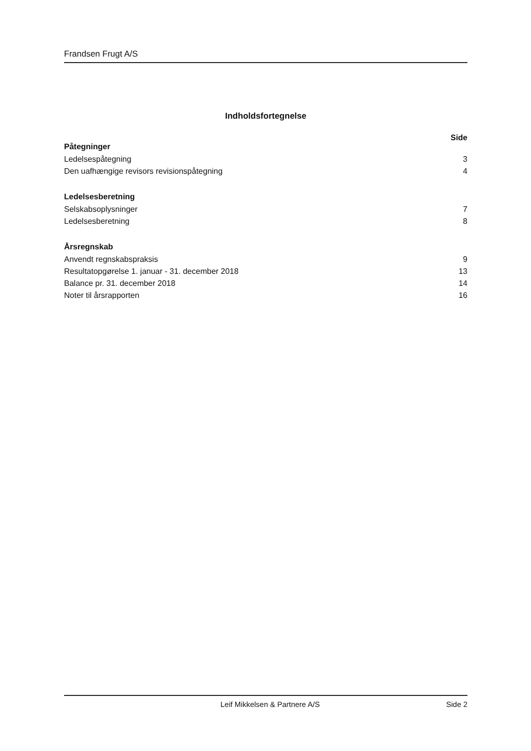Frandsen Frugt A/S
Indholdsfortegnelse
Side
Påtegninger
Ledelsespåtegning 3
Den uafhængige revisors revisionspåtegning 4
Ledelsesberetning
Selskabsoplysninger 7
Ledelsesberetning 8
Årsregnskab
Anvendt regnskabspraksis 9
Resultatopgørelse 1. januar - 31. december 2018 13
Balance pr. 31. december 2018 14
Noter til årsrapporten 16
Leif Mikkelsen & Partnere A/S Side 2